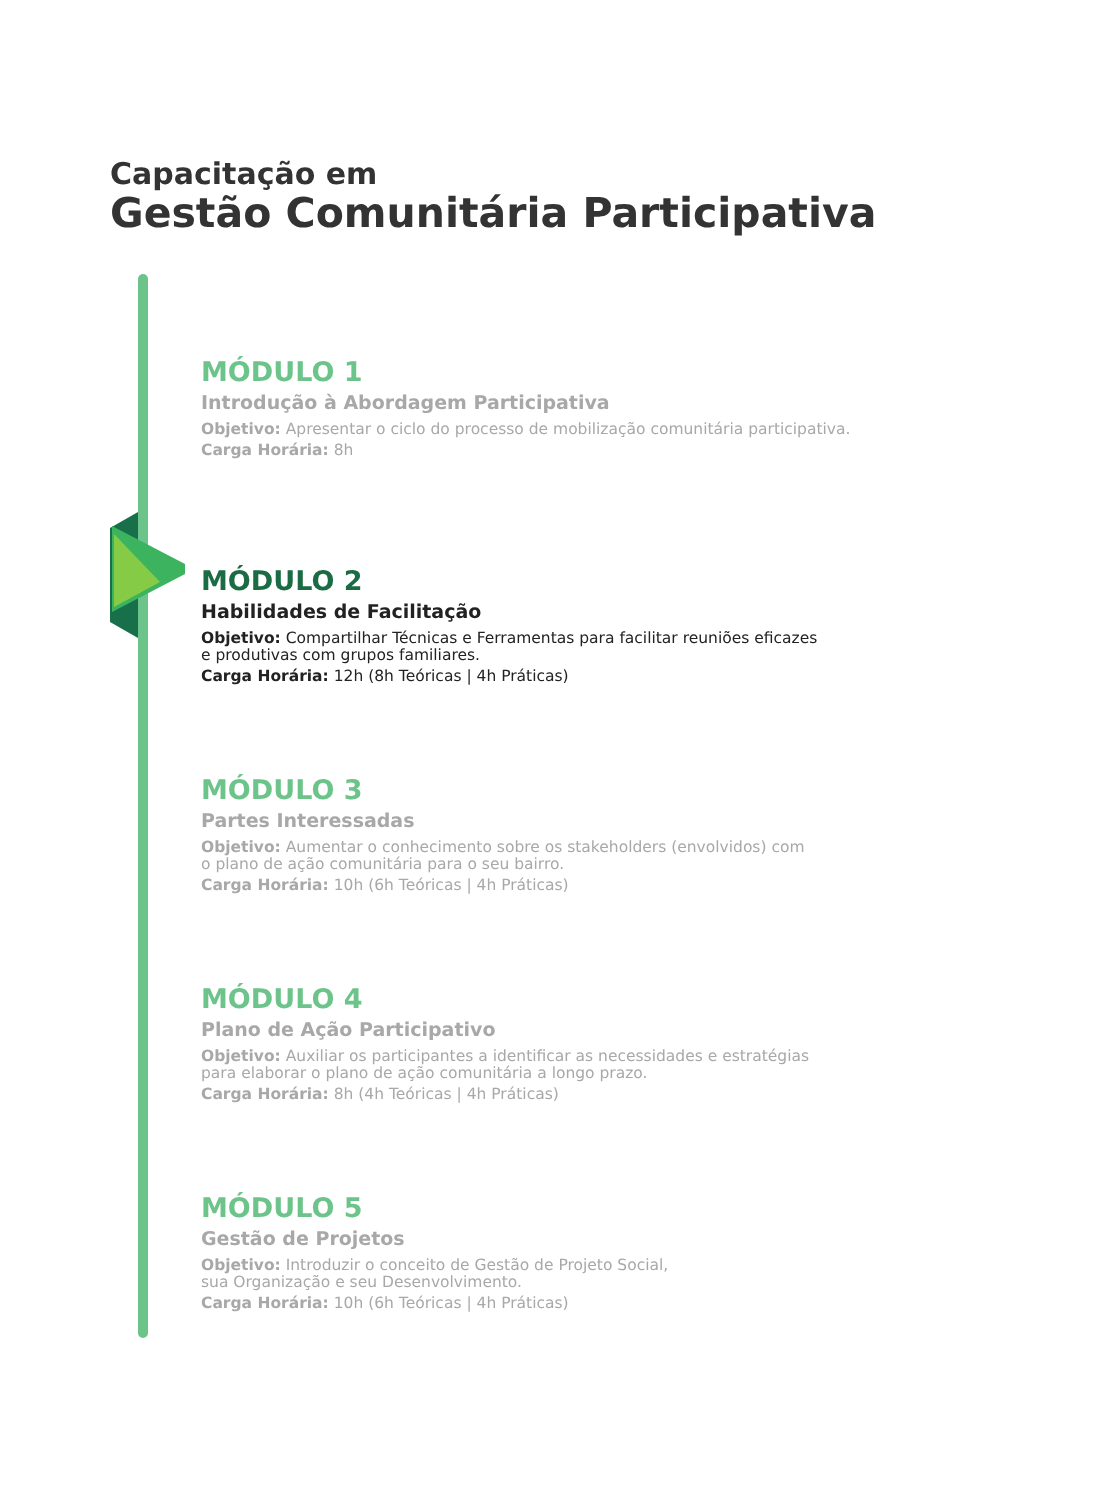Capacitação em
Gestão Comunitária Participativa
MÓDULO 1
Introdução à Abordagem Participativa
Objetivo: Apresentar o ciclo do processo de mobilização comunitária participativa.
Carga Horária: 8h
MÓDULO 2
Habilidades de Facilitação
Objetivo: Compartilhar Técnicas e Ferramentas para facilitar reuniões eficazes
e produtivas com grupos familiares.
Carga Horária: 12h (8h Teóricas | 4h Práticas)
MÓDULO 3
Partes Interessadas
Objetivo: Aumentar o conhecimento sobre os stakeholders (envolvidos) com
o plano de ação comunitária para o seu bairro.
Carga Horária: 10h (6h Teóricas | 4h Práticas)
MÓDULO 4
Plano de Ação Participativo
Objetivo: Auxiliar os participantes a identificar as necessidades e estratégias
para elaborar o plano de ação comunitária a longo prazo.
Carga Horária: 8h (4h Teóricas | 4h Práticas)
MÓDULO 5
Gestão de Projetos
Objetivo: Introduzir o conceito de Gestão de Projeto Social,
sua Organização e seu Desenvolvimento.
Carga Horária: 10h (6h Teóricas | 4h Práticas)